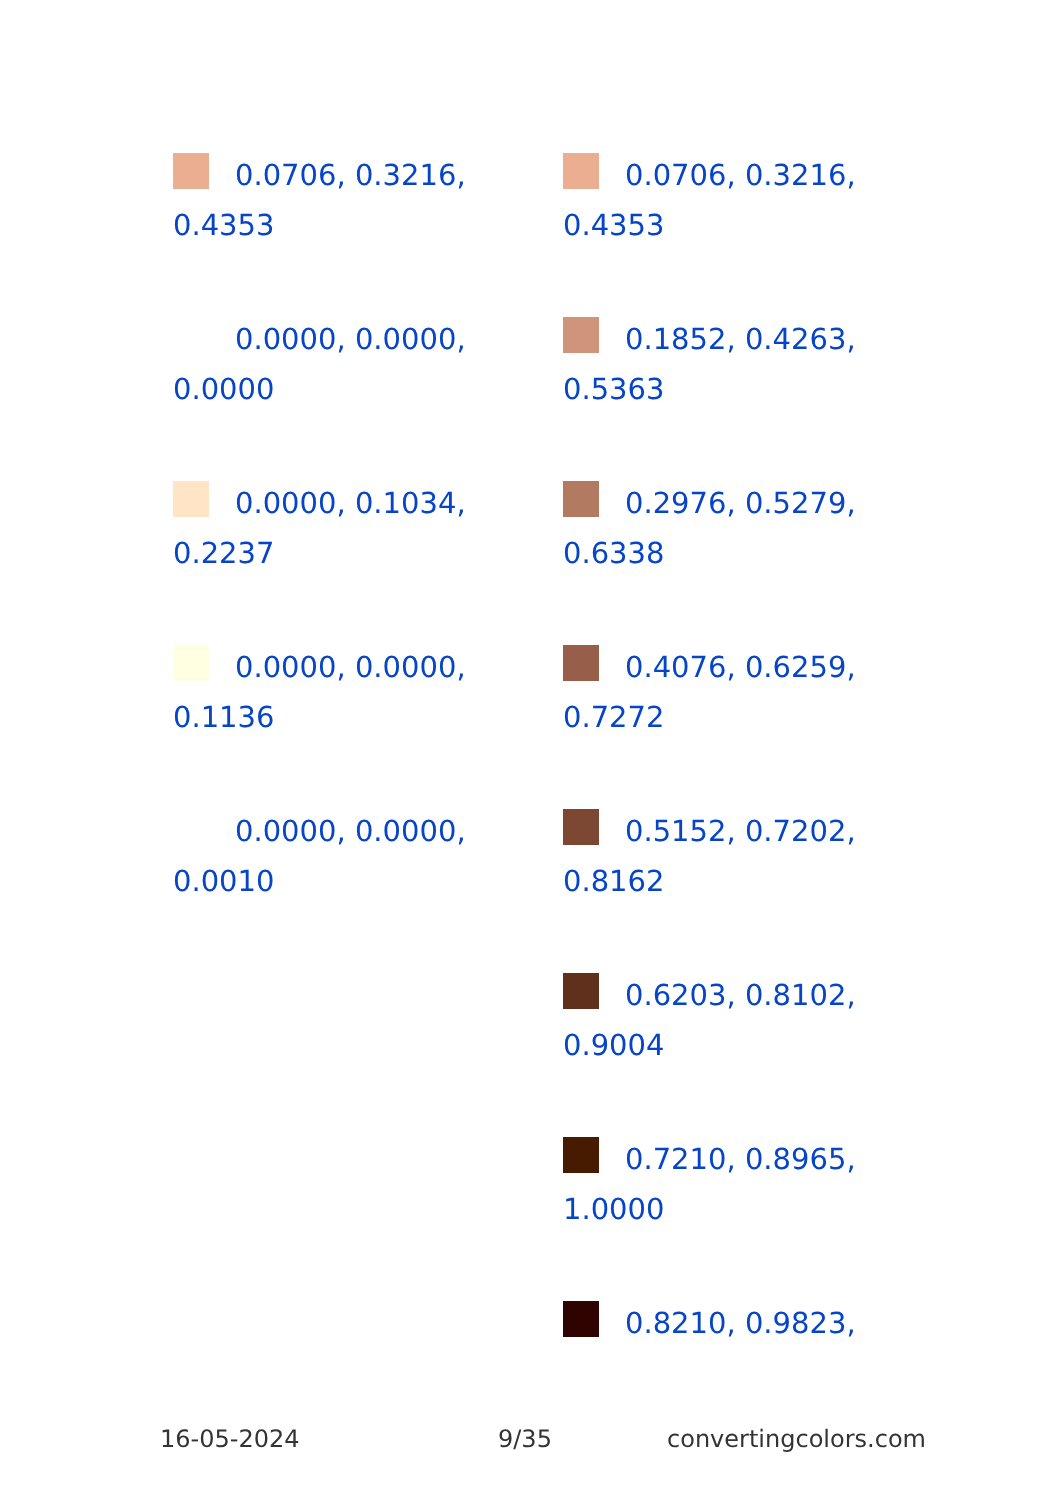0.0706, 0.3216,
0.4353
0.0000, 0.0000,
0.0000
0.0000, 0.1034,
0.2237
0.0000, 0.0000,
0.1136
0.0000, 0.0000,
0.0010
0.0706, 0.3216,
0.4353
0.1852, 0.4263,
0.5363
0.2976, 0.5279,
0.6338
0.4076, 0.6259,
0.7272
0.5152, 0.7202,
0.8162
0.6203, 0.8102,
0.9004
0.7210, 0.8965,
1.0000
0.8210, 0.9823,
16-05-2024 9/35 convertingcolors.com